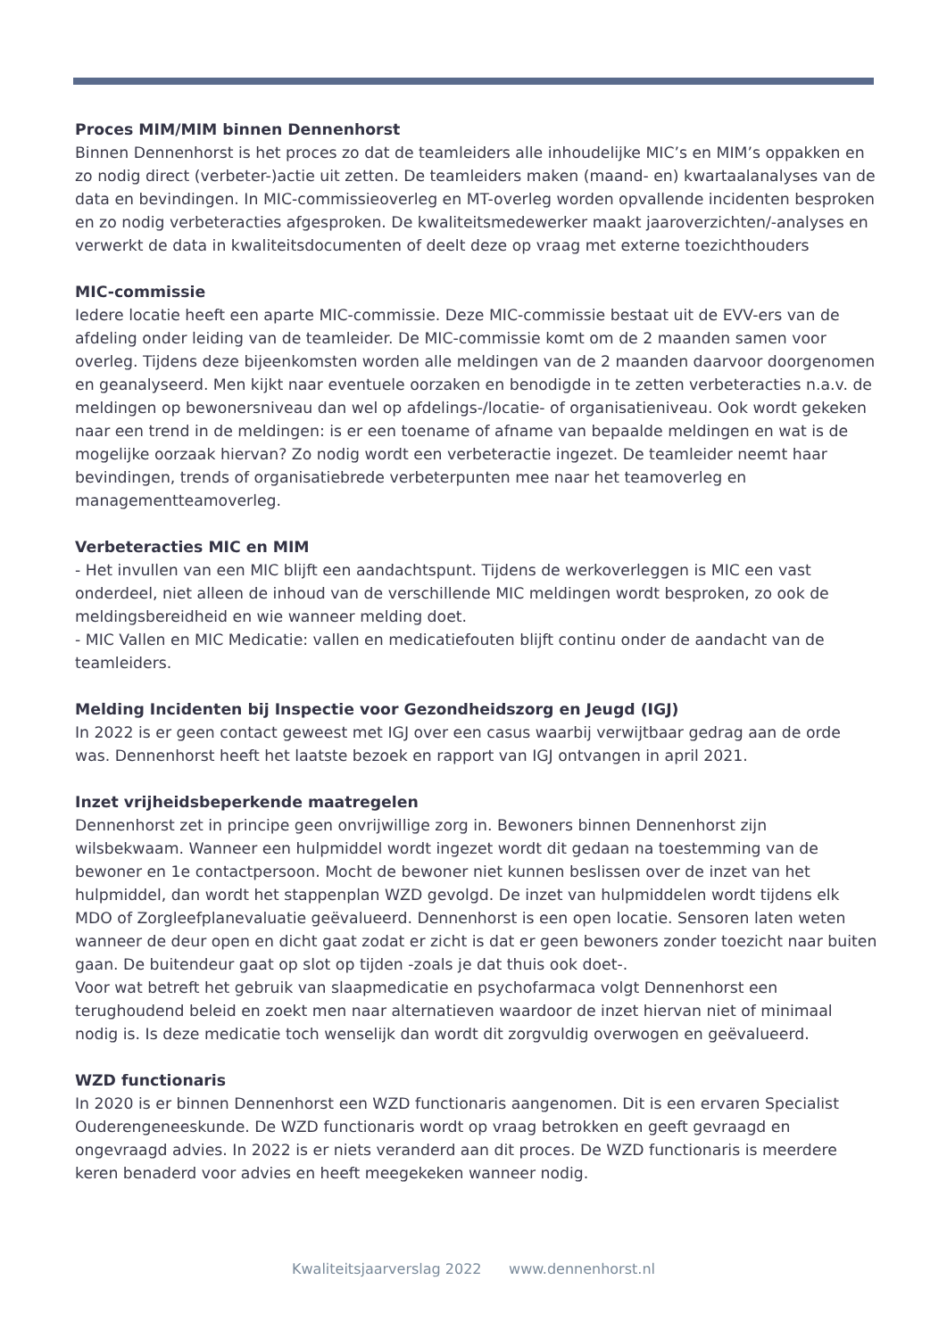Proces MIM/MIM binnen Dennenhorst
Binnen Dennenhorst is het proces zo dat de teamleiders alle inhoudelijke MIC’s en MIM’s oppakken en zo nodig direct (verbeter-)actie uit zetten. De teamleiders maken (maand- en) kwartaalanalyses van de data en bevindingen. In MIC-commissieoverleg en MT-overleg worden opvallende incidenten besproken en zo nodig verbeteracties afgesproken. De kwaliteitsmedewerker maakt jaaroverzichten/-analyses en verwerkt de data in kwaliteitsdocumenten of deelt deze op vraag met externe toezichthouders
MIC-commissie
Iedere locatie heeft een aparte MIC-commissie. Deze MIC-commissie bestaat uit de EVV-ers van de afdeling onder leiding van de teamleider. De MIC-commissie komt om de 2 maanden samen voor overleg. Tijdens deze bijeenkomsten worden alle meldingen van de 2 maanden daarvoor doorgenomen en geanalyseerd. Men kijkt naar eventuele oorzaken en benodigde in te zetten verbeteracties n.a.v. de meldingen op bewonersniveau dan wel op afdelings-/locatie- of organisatieniveau. Ook wordt gekeken naar een trend in de meldingen: is er een toename of afname van bepaalde meldingen en wat is de mogelijke oorzaak hiervan? Zo nodig wordt een verbeteractie ingezet. De teamleider neemt haar bevindingen, trends of organisatiebrede verbeterpunten mee naar het teamoverleg en managementteamoverleg.
Verbeteracties MIC en MIM
- Het invullen van een MIC blijft een aandachtspunt. Tijdens de werkoverleggen is MIC een vast onderdeel, niet alleen de inhoud van de verschillende MIC meldingen wordt besproken, zo ook de meldingsbereidheid en wie wanneer melding doet.
- MIC Vallen en MIC Medicatie: vallen en medicatiefouten blijft continu onder de aandacht van de teamleiders.
Melding Incidenten bij Inspectie voor Gezondheidszorg en Jeugd (IGJ)
In 2022 is er geen contact geweest met IGJ over een casus waarbij verwijtbaar gedrag aan de orde was. Dennenhorst heeft het laatste bezoek en rapport van IGJ ontvangen in april 2021.
Inzet vrijheidsbeperkende maatregelen
Dennenhorst zet in principe geen onvrijwillige zorg in. Bewoners binnen Dennenhorst zijn wilsbekwaam. Wanneer een hulpmiddel wordt ingezet wordt dit gedaan na toestemming van de bewoner en 1e contactpersoon. Mocht de bewoner niet kunnen beslissen over de inzet van het hulpmiddel, dan wordt het stappenplan WZD gevolgd. De inzet van hulpmiddelen wordt tijdens elk MDO of Zorgleefplanevaluatie geëvalueerd. Dennenhorst is een open locatie. Sensoren laten weten wanneer de deur open en dicht gaat zodat er zicht is dat er geen bewoners zonder toezicht naar buiten gaan. De buitendeur gaat op slot op tijden -zoals je dat thuis ook doet-.
Voor wat betreft het gebruik van slaapmedicatie en psychofarmaca volgt Dennenhorst een terughoudend beleid en zoekt men naar alternatieven waardoor de inzet hiervan niet of minimaal nodig is. Is deze medicatie toch wenselijk dan wordt dit zorgvuldig overwogen en geëvalueerd.
WZD functionaris
In 2020 is er binnen Dennenhorst een WZD functionaris aangenomen. Dit is een ervaren Specialist Ouderengeneeskunde. De WZD functionaris wordt op vraag betrokken en geeft gevraagd en ongevraagd advies. In 2022 is er niets veranderd aan dit proces. De WZD functionaris is meerdere keren benaderd voor advies en heeft meegekeken wanneer nodig.
Kwaliteitsjaarverslag 2022 www.dennenhorst.nl